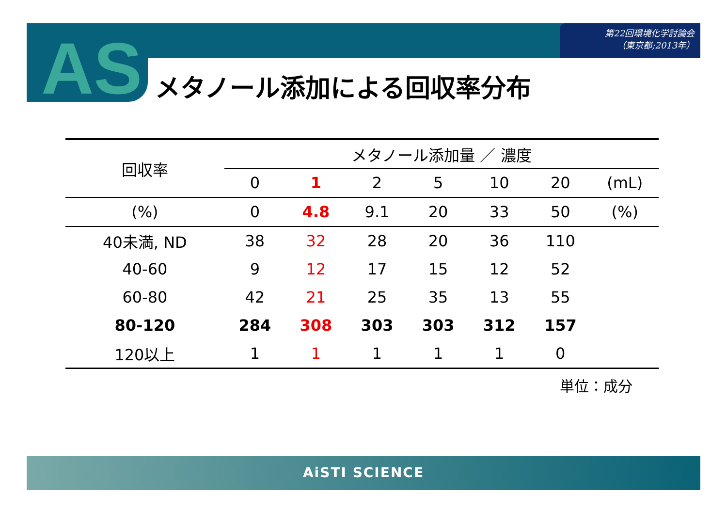第22回環境化学討論会
（東京都;2013年）
AS メタノール添加による回収率分布
| 回収率 | メタノール添加量 ／ 濃度 | | | | | | |
| --- | --- | --- | --- | --- | --- | --- | --- |
| | 0 | 1 | 2 | 5 | 10 | 20 | (mL) |
| (%) | 0 | 4.8 | 9.1 | 20 | 33 | 50 | (%) |
| 40未満, ND | 38 | 32 | 28 | 20 | 36 | 110 | |
| 40-60 | 9 | 12 | 17 | 15 | 12 | 52 | |
| 60-80 | 42 | 21 | 25 | 35 | 13 | 55 | |
| 80-120 | 284 | 308 | 303 | 303 | 312 | 157 | |
| 120以上 | 1 | 1 | 1 | 1 | 1 | 0 | |
単位：成分
AiSTI SCIENCE